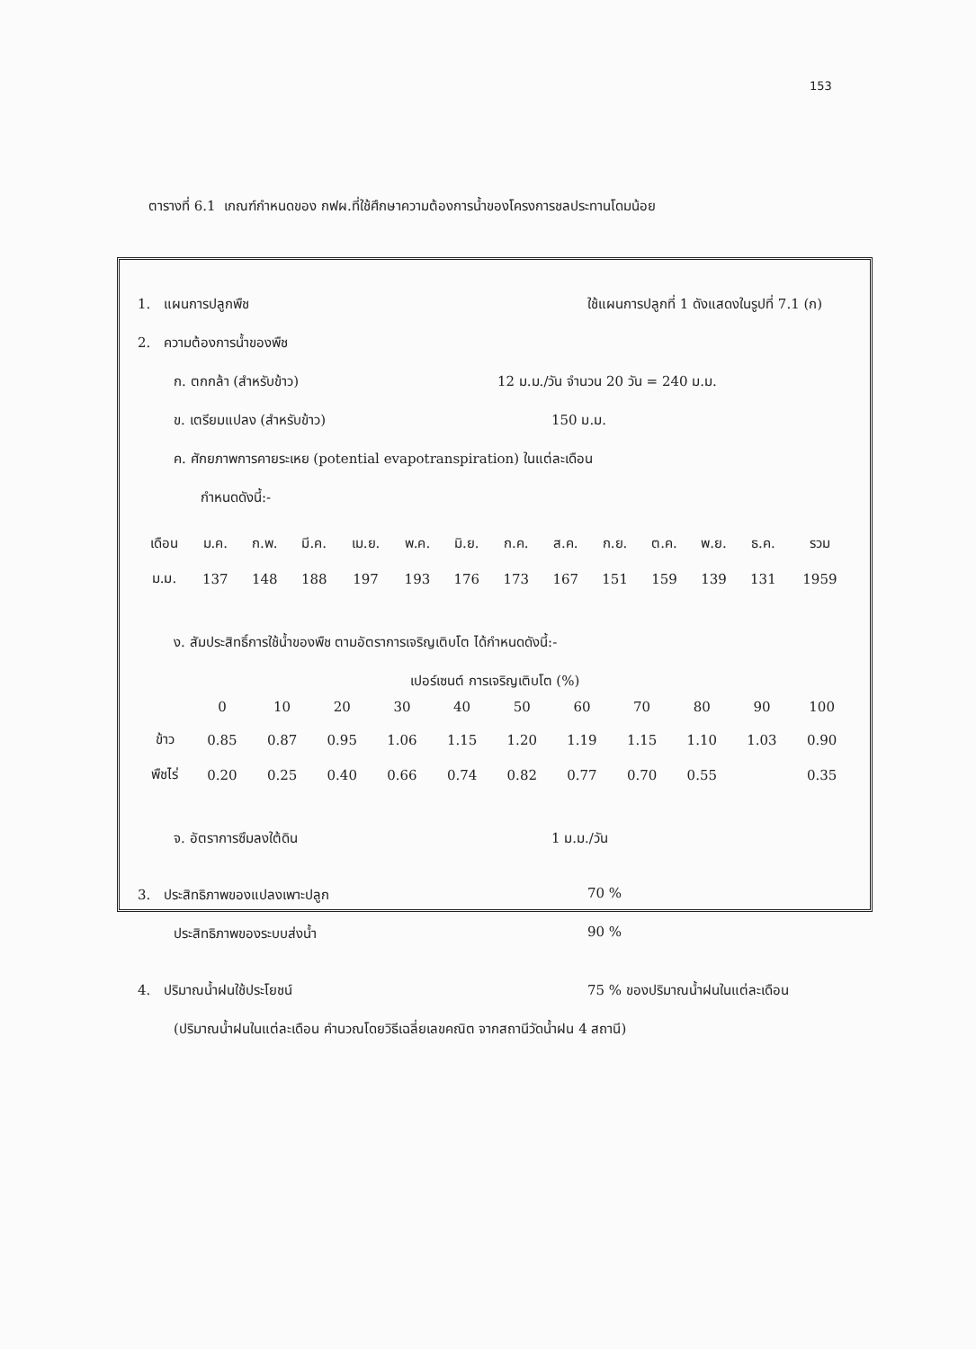153
ตารางที่ 6.1 เกณฑ์กำหนดของ กฟผ.ที่ใช้ศึกษาความต้องการน้ำของโครงการชลประทานโดมน้อย
1. แผนการปลูกพืช ใช้แผนการปลูกที่ 1 ดังแสดงในรูปที่ 7.1 (ก)
2. ความต้องการน้ำของพืช
ก. ตกกล้า (สำหรับข้าว) 12 ม.ม./วัน จำนวน 20 วัน = 240 ม.ม.
ข. เตรียมแปลง (สำหรับข้าว) 150 ม.ม.
ค. ศักยภาพการคายระเหย (potential evapotranspiration) ในแต่ละเดือน
กำหนดดังนี้:-
| เดือน | ม.ค. | ก.พ. | มี.ค. | เม.ย. | พ.ค. | มิ.ย. | ก.ค. | ส.ค. | ก.ย. | ต.ค. | พ.ย. | ธ.ค. | รวม |
| ม.ม. | 137 | 148 | 188 | 197 | 193 | 176 | 173 | 167 | 151 | 159 | 139 | 131 | 1959 |
ง. สัมประสิทธิ์การใช้น้ำของพืช ตามอัตราการเจริญเติบโต ได้กำหนดดังนี้:-
เปอร์เซนต์ การเจริญเติบโต (%)
| | 0 | 10 | 20 | 30 | 40 | 50 | 60 | 70 | 80 | 90 | 100 |
| ข้าว | 0.85 | 0.87 | 0.95 | 1.06 | 1.15 | 1.20 | 1.19 | 1.15 | 1.10 | 1.03 | 0.90 |
| พืชไร่ | 0.20 | 0.25 | 0.40 | 0.66 | 0.74 | 0.82 | 0.77 | 0.70 | 0.55 | | 0.35 |
จ. อัตราการซึมลงใต้ดิน 1 ม.ม./วัน
3. ประสิทธิภาพของแปลงเพาะปลูก 70 %
ประสิทธิภาพของระบบส่งน้ำ 90 %
4. ปริมาณน้ำฝนใช้ประโยชน์ 75 % ของปริมาณน้ำฝนในแต่ละเดือน
(ปริมาณน้ำฝนในแต่ละเดือน คำนวณโดยวิธีเฉลี่ยเลขคณิต จากสถานีวัดน้ำฝน 4 สถานี)